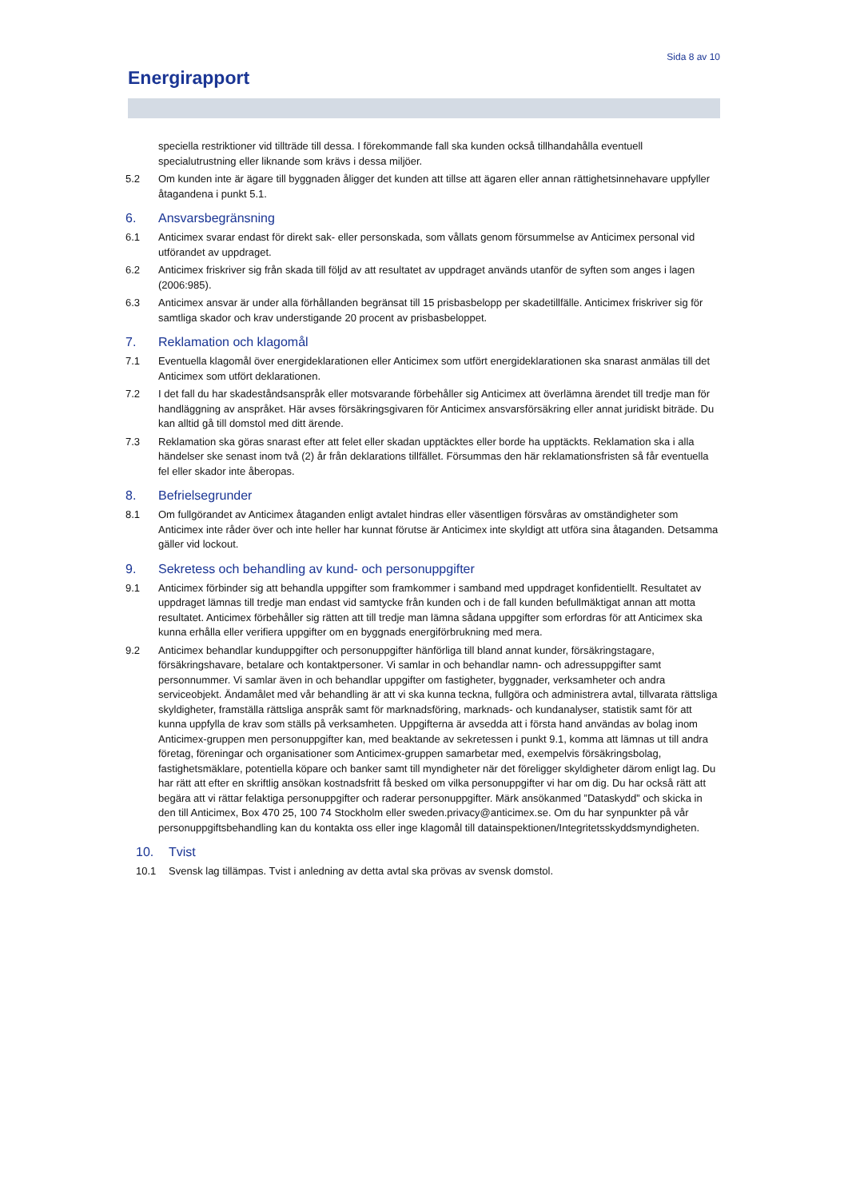Sida 8 av 10
Energirapport
speciella restriktioner vid tillträde till dessa. I förekommande fall ska kunden också tillhandahålla eventuell specialutrustning eller liknande som krävs i dessa miljöer.
5.2 Om kunden inte är ägare till byggnaden åligger det kunden att tillse att ägaren eller annan rättighetsinnehavare uppfyller åtagandena i punkt 5.1.
6. Ansvarsbegränsning
6.1 Anticimex svarar endast för direkt sak- eller personskada, som vållats genom försummelse av Anticimex personal vid utförandet av uppdraget.
6.2 Anticimex friskriver sig från skada till följd av att resultatet av uppdraget används utanför de syften som anges i lagen (2006:985).
6.3 Anticimex ansvar är under alla förhållanden begränsat till 15 prisbasbelopp per skadetillfälle. Anticimex friskriver sig för samtliga skador och krav understigande 20 procent av prisbasbeloppet.
7. Reklamation och klagomål
7.1 Eventuella klagomål över energideklarationen eller Anticimex som utfört energideklarationen ska snarast anmälas till det Anticimex som utfört deklarationen.
7.2 I det fall du har skadeståndsanspråk eller motsvarande förbehåller sig Anticimex att överlämna ärendet till tredje man för handläggning av anspråket. Här avses försäkringsgivaren för Anticimex ansvarsförsäkring eller annat juridiskt biträde. Du kan alltid gå till domstol med ditt ärende.
7.3 Reklamation ska göras snarast efter att felet eller skadan upptäcktes eller borde ha upptäckts. Reklamation ska i alla händelser ske senast inom två (2) år från deklarations tillfället. Försummas den här reklamationsfristen så får eventuella fel eller skador inte åberopas.
8. Befrielsegrunder
8.1 Om fullgörandet av Anticimex åtaganden enligt avtalet hindras eller väsentligen försvåras av omständigheter som Anticimex inte råder över och inte heller har kunnat förutse är Anticimex inte skyldigt att utföra sina åtaganden. Detsamma gäller vid lockout.
9. Sekretess och behandling av kund- och personuppgifter
9.1 Anticimex förbinder sig att behandla uppgifter som framkommer i samband med uppdraget konfidentiellt. Resultatet av uppdraget lämnas till tredje man endast vid samtycke från kunden och i de fall kunden befullmäktigat annan att motta resultatet. Anticimex förbehåller sig rätten att till tredje man lämna sådana uppgifter som erfordras för att Anticimex ska kunna erhålla eller verifiera uppgifter om en byggnads energiförbrukning med mera.
9.2 Anticimex behandlar kunduppgifter och personuppgifter hänförliga till bland annat kunder, försäkringstagare, försäkringshavare, betalare och kontaktpersoner. Vi samlar in och behandlar namn- och adressuppgifter samt personnummer. Vi samlar även in och behandlar uppgifter om fastigheter, byggnader, verksamheter och andra serviceobjekt. Ändamålet med vår behandling är att vi ska kunna teckna, fullgöra och administrera avtal, tillvarata rättsliga skyldigheter, framställa rättsliga anspråk samt för marknadsföring, marknads- och kundanalyser, statistik samt för att kunna uppfylla de krav som ställs på verksamheten. Uppgifterna är avsedda att i första hand användas av bolag inom Anticimex-gruppen men personuppgifter kan, med beaktande av sekretessen i punkt 9.1, komma att lämnas ut till andra företag, föreningar och organisationer som Anticimex-gruppen samarbetar med, exempelvis försäkringsbolag, fastighetsmäklare, potentiella köpare och banker samt till myndigheter när det föreligger skyldigheter därom enligt lag. Du har rätt att efter en skriftlig ansökan kostnadsfritt få besked om vilka personuppgifter vi har om dig. Du har också rätt att begära att vi rättar felaktiga personuppgifter och raderar personuppgifter. Märk ansökanmed ”Dataskydd” och skicka in den till Anticimex, Box 470 25, 100 74 Stockholm eller sweden.privacy@anticimex.se. Om du har synpunkter på vår personuppgiftsbehandling kan du kontakta oss eller inge klagomål till datainspektionen/Integritetsskyddsmyndigheten.
10. Tvist
10.1 Svensk lag tillämpas. Tvist i anledning av detta avtal ska prövas av svensk domstol.